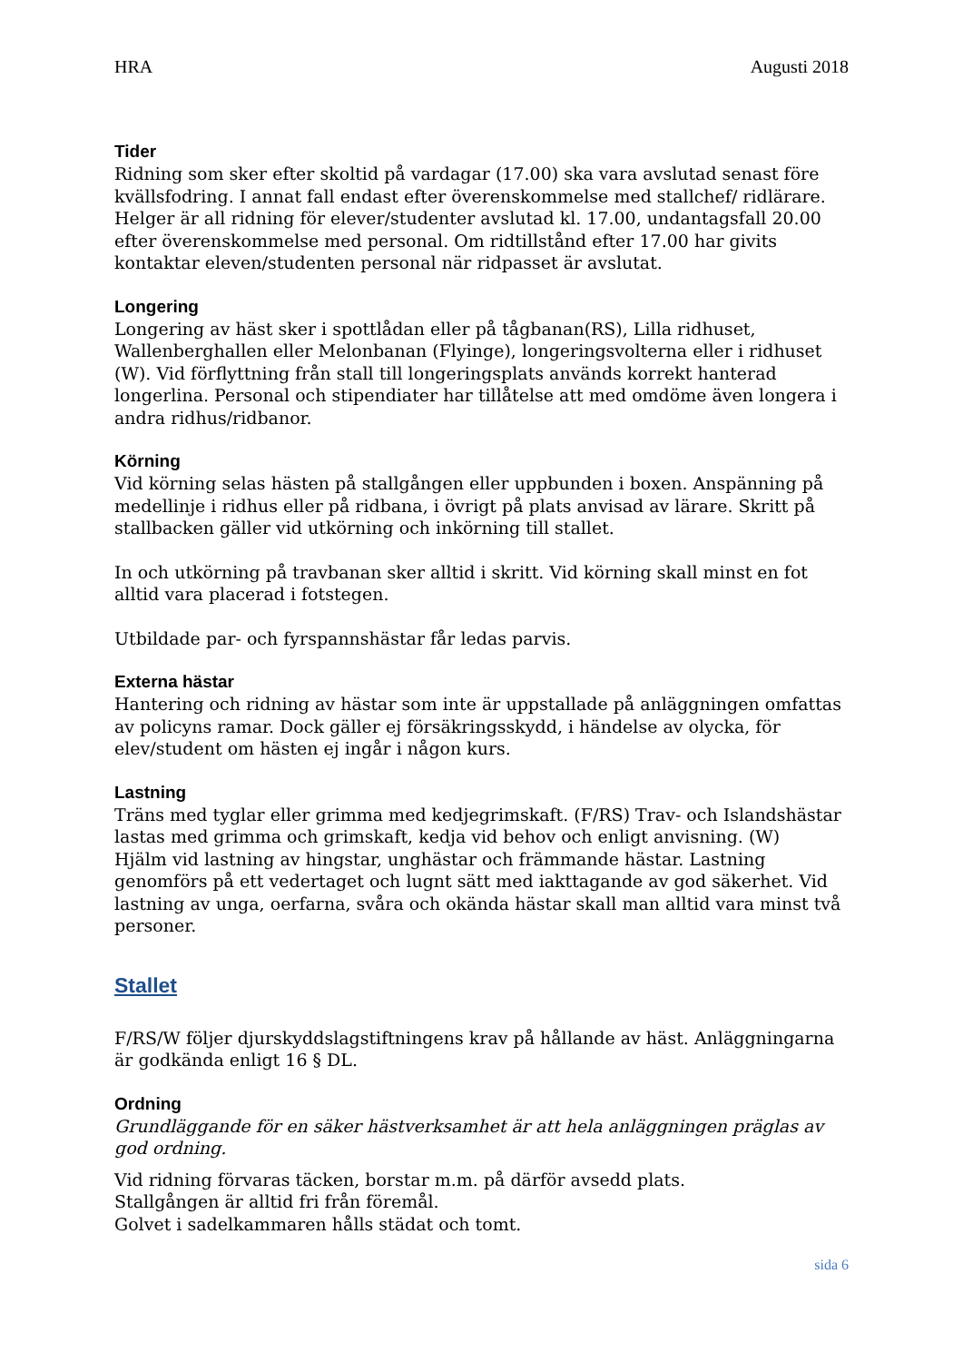HRA Augusti 2018
Tider
Ridning som sker efter skoltid på vardagar (17.00) ska vara avslutad senast före kvällsfodring. I annat fall endast efter överenskommelse med stallchef/ ridlärare. Helger är all ridning för elever/studenter avslutad kl. 17.00, undantagsfall 20.00 efter överenskommelse med personal. Om ridtillstånd efter 17.00 har givits kontaktar eleven/studenten personal när ridpasset är avslutat.
Longering
Longering av häst sker i spottlådan eller på tågbanan(RS), Lilla ridhuset, Wallenberghallen eller Melonbanan (Flyinge), longeringsvolterna eller i ridhuset (W). Vid förflyttning från stall till longeringsplats används korrekt hanterad longerlina. Personal och stipendiater har tillåtelse att med omdöme även longera i andra ridhus/ridbanor.
Körning
Vid körning selas hästen på stallgången eller uppbunden i boxen. Anspänning på medellinje i ridhus eller på ridbana, i övrigt på plats anvisad av lärare. Skritt på stallbacken gäller vid utkörning och inkörning till stallet.
In och utkörning på travbanan sker alltid i skritt. Vid körning skall minst en fot alltid vara placerad i fotstegen.
Utbildade par- och fyrspannshästar får ledas parvis.
Externa hästar
Hantering och ridning av hästar som inte är uppstallade på anläggningen omfattas av policyns ramar. Dock gäller ej försäkringsskydd, i händelse av olycka, för elev/student om hästen ej ingår i någon kurs.
Lastning
Träns med tyglar eller grimma med kedjegrimskaft. (F/RS) Trav- och Islandshästar lastas med grimma och grimskaft, kedja vid behov och enligt anvisning. (W)
Hjälm vid lastning av hingstar, unghästar och främmande hästar. Lastning genomförs på ett vedertaget och lugnt sätt med iakttagande av god säkerhet. Vid lastning av unga, oerfarna, svåra och okända hästar skall man alltid vara minst två personer.
Stallet
F/RS/W följer djurskyddslagstiftningens krav på hållande av häst. Anläggningarna är godkända enligt 16 § DL.
Ordning
Grundläggande för en säker hästverksamhet är att hela anläggningen präglas av god ordning.
Vid ridning förvaras täcken, borstar m.m. på därför avsedd plats.
Stallgången är alltid fri från föremål.
Golvet i sadelkammaren hålls städat och tomt.
sida 6